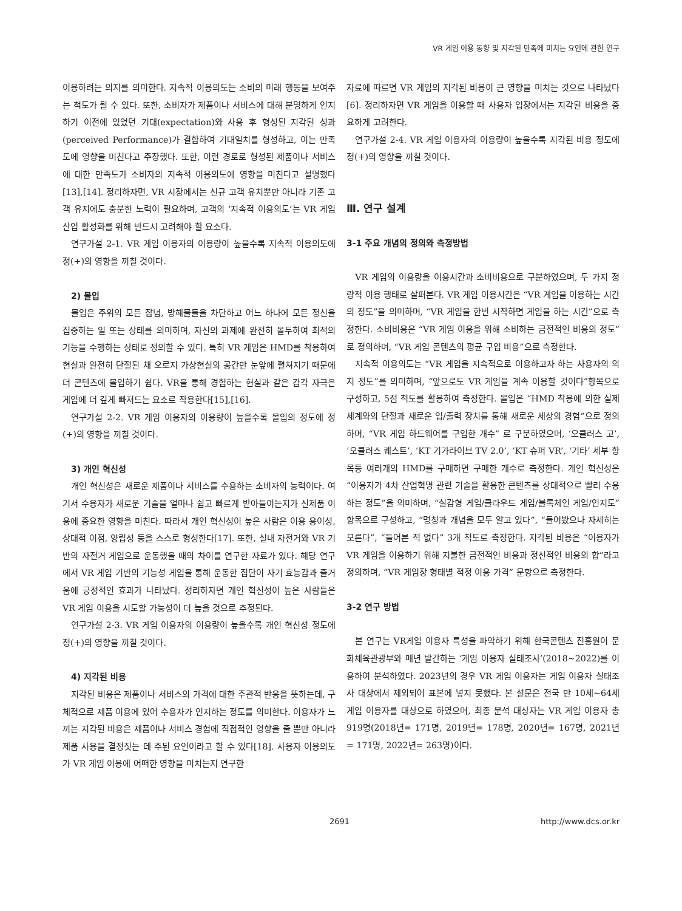VR 게임 이용 동향 및 지각된 만족에 미치는 요인에 관한 연구
이용하려는 의지를 의미한다. 지속적 이용의도는 소비의 미래 행동을 보여주는 척도가 될 수 있다. 또한, 소비자가 제품이나 서비스에 대해 분명하게 인지하기 이전에 있었던 기대(expectation)와 사용 후 형성된 지각된 성과(perceived Performance)가 결합하여 기대일치를 형성하고, 이는 만족도에 영향을 미친다고 주장했다. 또한, 이런 경로로 형성된 제품이나 서비스에 대한 만족도가 소비자의 지속적 이용의도에 영향을 미친다고 설명했다[13],[14]. 정리하자면, VR 시장에서는 신규 고객 유치뿐만 아니라 기존 고객 유지에도 충분한 노력이 필요하며, 고객의 ‘지속적 이용의도’는 VR 게임 산업 활성화를 위해 반드시 고려해야 할 요소다.
연구가설 2-1. VR 게임 이용자의 이용량이 높을수록 지속적 이용의도에 정(+)의 영향을 끼칠 것이다.
2) 몰입
몰입은 주위의 모든 잡념, 방해물들을 차단하고 어느 하나에 모든 정신을 집중하는 일 또는 상태를 의미하며, 자신의 과제에 완전히 몰두하여 최적의 기능을 수행하는 상태로 정의할 수 있다. 특히 VR 게임은 HMD를 착용하여 현실과 완전히 단절된 채 오로지 가상현실의 공간만 눈앞에 펼쳐지기 때문에 더 콘텐츠에 몰입하기 쉽다. VR을 통해 경험하는 현실과 같은 감각 자극은 게임에 더 깊게 빠져드는 요소로 작용한다[15],[16].
연구가설 2-2. VR 게임 이용자의 이용량이 높을수록 몰입의 정도에 정(+)의 영향을 끼칠 것이다.
3) 개인 혁신성
개인 혁신성은 새로운 제품이나 서비스를 수용하는 소비자의 능력이다. 여기서 수용자가 새로운 기술을 얼마나 쉽고 빠르게 받아들이는지가 신제품 이용에 중요한 영향을 미친다. 따라서 개인 혁신성이 높은 사람은 이용 용이성, 상대적 이점, 양립성 등을 스스로 형성한다[17]. 또한, 실내 자전거와 VR 기반의 자전거 게임으로 운동했을 때의 차이를 연구한 자료가 있다. 해당 연구에서 VR 게임 기반의 기능성 게임을 통해 운동한 집단이 자기 효능감과 즐거움에 긍정적인 효과가 나타났다. 정리하자면 개인 혁신성이 높은 사람들은 VR 게임 이용을 시도할 가능성이 더 높을 것으로 추정된다.
연구가설 2-3. VR 게임 이용자의 이용량이 높을수록 개인 혁신성 정도에 정(+)의 영향을 끼칠 것이다.
4) 지각된 비용
지각된 비용은 제품이나 서비스의 가격에 대한 주관적 반응을 뜻하는데, 구체적으로 제품 이용에 있어 수용자가 인지하는 정도를 의미한다. 이용자가 느끼는 지각된 비용은 제품이나 서비스 경험에 직접적인 영향을 줄 뿐만 아니라 제품 사용을 결정짓는 데 주된 요인이라고 할 수 있다[18]. 사용자 이용의도가 VR 게임 이용에 어떠한 영향을 미치는지 연구한
자료에 따르면 VR 게임의 지각된 비용이 큰 영향을 미치는 것으로 나타났다[6]. 정리하자면 VR 게임을 이용할 때 사용자 입장에서는 지각된 비용을 중요하게 고려한다.
연구가설 2-4. VR 게임 이용자의 이용량이 높을수록 지각된 비용 정도에 정(+)의 영향을 끼칠 것이다.
Ⅲ. 연구 설계
3-1 주요 개념의 정의와 측정방법
VR 게임의 이용량을 이용시간과 소비비용으로 구분하였으며, 두 가지 정량적 이용 행태로 살펴본다. VR 게임 이용시간은 “VR 게임을 이용하는 시간의 정도”을 의미하며, “VR 게임을 한번 시작하면 게임을 하는 시간”으로 측정한다. 소비비용은 “VR 게임 이용을 위해 소비하는 금전적인 비용의 정도”로 정의하며, “VR 게임 콘텐츠의 평균 구입 비용”으로 측정한다.
지속적 이용의도는 “VR 게임을 지속적으로 이용하고자 하는 사용자의 의지 정도”를 의미하며, “앞으로도 VR 게임을 계속 이용할 것이다”항목으로 구성하고, 5점 척도를 활용하여 측정한다. 몰입은 “HMD 착용에 의한 실제 세계와의 단절과 새로운 입/출력 장치를 통해 새로운 세상의 경험”으로 정의하며, “VR 게임 하드웨어를 구입한 개수” 로 구분하였으며, ‘오큘러스 고’, ‘오큘러스 퀘스트’, ‘KT 기가라이브 TV 2.0’, ‘KT 슈퍼 VR’, ‘기타’ 세부 항목등 여러개의 HMD를 구매하면 구매한 개수로 측정한다. 개인 혁신성은 “이용자가 4차 산업혁명 관련 기술을 활용한 콘텐츠를 상대적으로 빨리 수용하는 정도”을 의미하며, “실감형 게임/클라우드 게임/블록체인 게임/인지도”항목으로 구성하고, “명칭과 개념을 모두 알고 있다”, “들어봤으나 자세히는 모른다”, “들어본 적 없다” 3개 척도로 측정한다. 지각된 비용은 “이용자가 VR 게임을 이용하기 위해 지불한 금전적인 비용과 정신적인 비용의 합”라고 정의하며, “VR 게임장 형태별 적정 이용 가격” 문항으로 측정한다.
3-2 연구 방법
본 연구는 VR게임 이용자 특성을 파악하기 위해 한국콘텐츠 진흥원이 문화체육관광부와 매년 발간하는 ‘게임 이용자 실태조사’(2018~2022)를 이용하여 분석하였다. 2023년의 경우 VR 게임 이용자는 게임 이용자 실태조사 대상에서 제외되어 표본에 넣지 못했다. 본 설문은 전국 만 10세~64세 게임 이용자를 대상으로 하였으며, 최종 분석 대상자는 VR 게임 이용자 총 919명(2018년= 171명, 2019년= 178명, 2020년= 167명, 2021년= 171명, 2022년= 263명)이다.
2691 http://www.dcs.or.kr